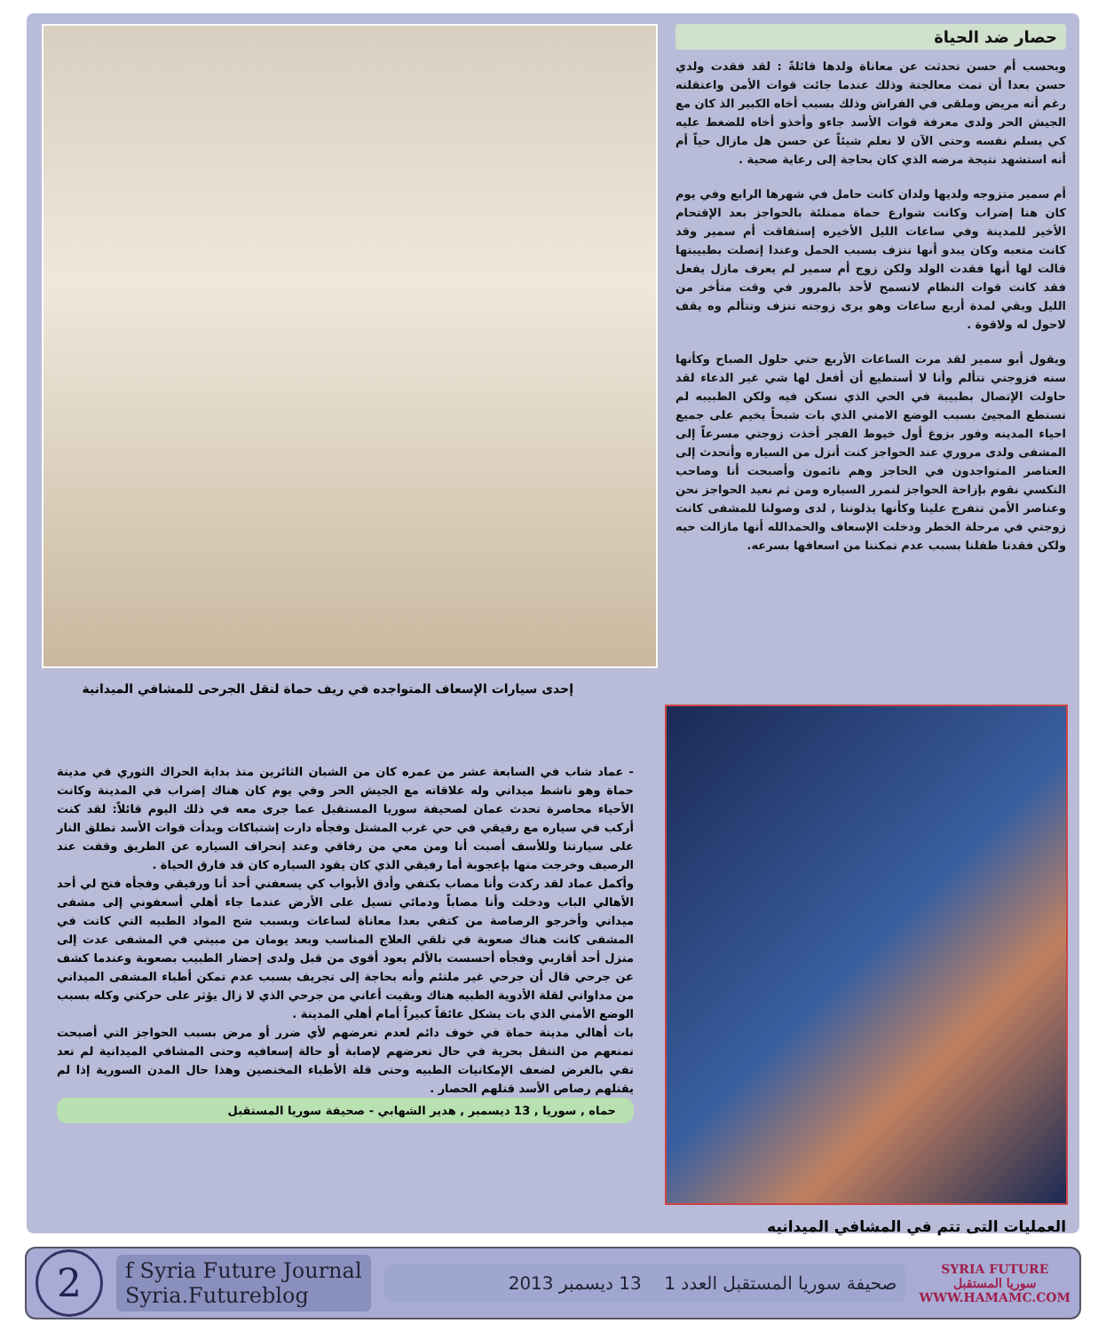حصار ضد الحياة
وبحسب أم حسن تحدثت عن معاناة ولدها قائلةً : لقد فقدت ولدي حسن بعدا أن تمت معالجتة وذلك عندما جائت قوات الأمن واعتقلته رغم أنه مريض وملقى في الفراش وذلك بسبب أخاه الكبير الذ كان مع الجيش الحر ولدى معرفة قوات الأسد جاءو وأخذو أخاه للضغط عليه كي يسلم نفسه وحتى الآن لا نعلم شيئاً عن حسن هل مازال حياً أم أنه استشهد نتيجة مرضه الذي كان بحاجة إلى رعاية صحية .
أم سمير متزوجه ولديها ولدان كانت حامل في شهرها الرابع وفي يوم كان هنا إضراب وكانت شوارع حماة ممتلئة بالحواجز بعد الإقتحام الأخير للمدينة وفي ساعات الليل الأخيره إستفاقت أم سمير وقد كانت متعبه وكان يبدو أنها تنزف بسبب الحمل وعندا إتصلت بطبيبتها قالت لها أنها فقدت الولد ولكن زوج أم سمير لم يعرف مازل يفعل فقد كانت قوات النظام لاتسمح لأحد بالمرور في وقت متأخر من الليل وبقي لمدة أربع ساعات وهو يرى زوجته تنزف وتتألم وه يقف لاحول له ولاقوة .
ويقول أبو سمير لقد مرت الساعات الأربع حتي حلول الصباح وكأنها سنه فزوجتي تتألم وأنا لا أستطيع أن أفعل لها شي غير الدعاء لقد حاولت الإتصال بطبيبة في الحي الذي نسكن فيه ولكن الطبيبه لم تستطع المجيئ بسبب الوضع الامني الذي بات شبحاً يخيم على جميع احياء المدينه وفور بزوغ أول خيوط الفجر أخذت زوجتي مسرعاً إلى المشفى ولدى مروري عند الحواجز كنت أنزل من السياره وأتحدث إلى العناصر المتواجدون في الحاجز وهم نائمون وأصبحت أنا وصاحب التكسي نقوم بإزاحة الحواجز لنمرر السياره ومن ثم نعيد الحواجز نحن وعناصر الأمن تتفرج علينا وكأنها يذلوننا , لدى وصولنا للمشفى كانت زوجتي في مرحلة الخطر ودخلت الإسعاف والحمدالله أنها مازالت حيه ولكن فقدنا طفلنا بسبب عدم تمكننا من اسعافها بسرعه.
إحدى سيارات الإسعاف المتواجده في ريف حماة لنقل الجرحى للمشافي الميدانية
العمليات التى تتم في المشافي الميدانيه
- عماد شاب في السابعة عشر من عمره كان من الشبان الثائرين منذ بداية الحراك الثوري في مدينة حماة وهو ناشط ميداني وله علاقاته مع الجيش الحر وفي يوم كان هناك إضراب في المدينة وكانت الأحياء محاصرة تحدث عمان لصحيفة سوريا المستقبل عما جرى معه في ذلك اليوم قائلاً: لقد كنت أركب في سياره مع رفيقي في حي غرب المشتل وفجأه دارت إشتباكات وبدأت قوات الأسد تطلق النار على سيارتنا وللأسف أصبت أنا ومن معي من رفاقي وعند إنحراف السياره عن الطريق وقفت عند الرصيف وخرجت منها بإعجوبة أما رفيقي الذي كان يقود السياره كان قد فارق الحياة .
وأكمل عماد لقد ركدت وأنا مصاب بكتفي وأدق الأبواب كي يسعفني أحد أنا ورفيقي وفجأه فتح لي أحد الأهالي الباب ودخلت وأنا مصاباً ودمائي تسيل على الأرض عندما جاء أهلي أسعفوني إلى مشفى ميداني وأخرجو الرصاصة من كتفي بعدا معاناة لساعات وبسبب شح المواد الطبيه التي كانت في المشفى كانت هناك صعوبة في تلقي العلاج المناسب وبعد يومان من مبيتي في المشفى عدت إلى منزل أحد أقاربي وفجأه أحسست بالألم يعود أقوى من قبل ولدى إحضار الطبيب بصعوبة وعندما كشف عن جرحي قال أن جرحي غير ملتئم وأنه بحاجة إلى تجريف بسبب عدم تمكن أطباء المشفى الميداني من مداواتي لقلة الأدوية الطبيه هناك وبقيت أعاني من جرحي الذي لا زال يؤثر على حركتي وكله بسبب الوضع الأمني الذي بات يشكل عائقاً كبيراً أمام أهلي المدينة .
بات أهالي مدينة حماة في خوف دائم لعدم تعرضهم لأي ضرر أو مرض بسبب الحواجز التي أصبحت تمنعهم من التنقل بحرية في حال تعرضهم لإصابة أو حالة إسعافيه وحتى المشافي الميدانية لم تعد تفي بالغرض لضعف الإمكانيات الطبيه وحتى قلة الأطباء المختصين وهذا حال المدن السورية إذا لم يقتلهم رصاص الأسد قتلهم الحصار .
حماه , سوريا , 13 ديسمبر , هدير الشهابي - صحيفة سوريا المستقبل
2
f Syria Future Journal
Syria.Futureblog
صحيفة سوريا المستقبل العدد 1 13 ديسمبر 2013
SYRIA FUTURE
سوريا المستقبل
WWW.HAMAMC.COM